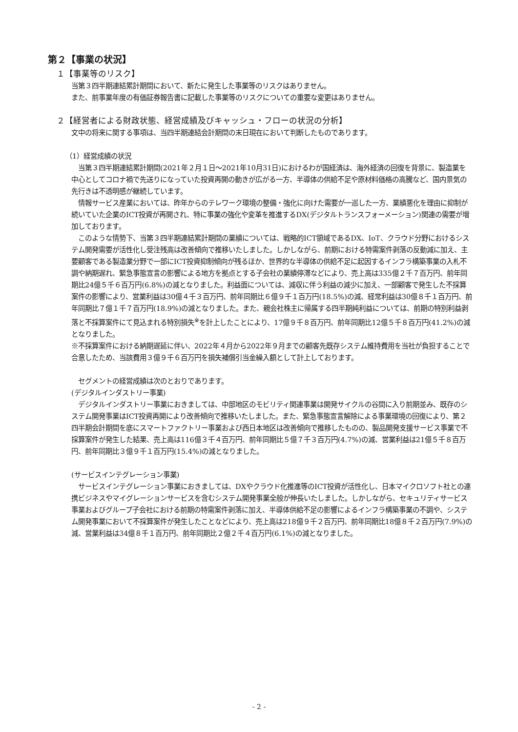第２【事業の状況】
１【事業等のリスク】
当第３四半期連結累計期間において、新たに発生した事業等のリスクはありません。
また、前事業年度の有価証券報告書に記載した事業等のリスクについての重要な変更はありません。
２【経営者による財政状態、経営成績及びキャッシュ・フローの状況の分析】
文中の将来に関する事項は、当四半期連結会計期間の末日現在において判断したものであります。
（1）経営成績の状況
　当第３四半期連結累計期間(2021年２月１日～2021年10月31日)におけるわが国経済は、海外経済の回復を背景に、製造業を中心としてコロナ禍で先送りになっていた投資再開の動きが広がる一方、半導体の供給不足や原材料価格の高騰など、国内景気の先行きは不透明感が継続しています。
　情報サービス産業においては、昨年からのテレワーク環境の整備・強化に向けた需要が一巡した一方、業績悪化を理由に抑制が続いていた企業のICT投資が再開され、特に事業の強化や変革を推進するDX(デジタルトランスフォーメーション)関連の需要が増加しております。
　このような情勢下、当第３四半期連結累計期間の業績については、戦略的ICT領域であるDX、IoT、クラウド分野におけるシステム開発需要が活性化し受注残高は改善傾向で推移いたしました。しかしながら、前期における特需案件剥落の反動減に加え、主要顧客である製造業分野で一部にICT投資抑制傾向が残るほか、世界的な半導体の供給不足に起因するインフラ構築事業の入札不調や納期遅れ、緊急事態宣言の影響による地方を拠点とする子会社の業績停滞などにより、売上高は335億２千７百万円、前年同期比24億５千６百万円(6.8%)の減となりました。利益面については、減収に伴う利益の減少に加え、一部顧客で発生した不採算案件の影響により、営業利益は30億４千３百万円、前年同期比６億９千１百万円(18.5%)の減、経常利益は30億８千１百万円、前年同期比７億１千７百万円(18.9%)の減となりました。また、親会社株主に帰属する四半期純利益については、前期の特別利益剥落と不採算案件にて見込まれる特別損失<sup>※</sup>を計上したことにより、17億９千８百万円、前年同期比12億５千８百万円(41.2%)の減となりました。
※不採算案件における納期遅延に伴い、2022年４月から2022年９月までの顧客先既存システム維持費用を当社が負担することで合意したため、当該費用３億９千６百万円を損失補償引当金繰入額として計上しております。
　セグメントの経営成績は次のとおりであります。
(デジタルインダストリー事業)
　デジタルインダストリー事業におきましては、中部地区のモビリティ関連事業は開発サイクルの谷間に入り前期並み、既存のシステム開発事業はICT投資再開により改善傾向で推移いたしました。また、緊急事態宣言解除による事業環境の回復により、第２四半期会計期間を底にスマートファクトリー事業および西日本地区は改善傾向で推移したものの、製品開発支援サービス事業で不採算案件が発生した結果、売上高は116億３千４百万円、前年同期比５億７千３百万円(4.7%)の減、営業利益は21億５千８百万円、前年同期比３億９千１百万円(15.4%)の減となりました。
(サービスインテグレーション事業)
　サービスインテグレーション事業におきましては、DXやクラウド化推進等のICT投資が活性化し、日本マイクロソフト社との連携ビジネスやマイグレーションサービスを含むシステム開発事業全般が伸長いたしました。しかしながら、セキュリティサービス事業およびグループ子会社における前期の特需案件剥落に加え、半導体供給不足の影響によるインフラ構築事業の不調や、システム開発事業において不採算案件が発生したことなどにより、売上高は218億９千２百万円、前年同期比18億８千２百万円(7.9%)の減、営業利益は34億８千１百万円、前年同期比２億２千４百万円(6.1%)の減となりました。
- 2 -